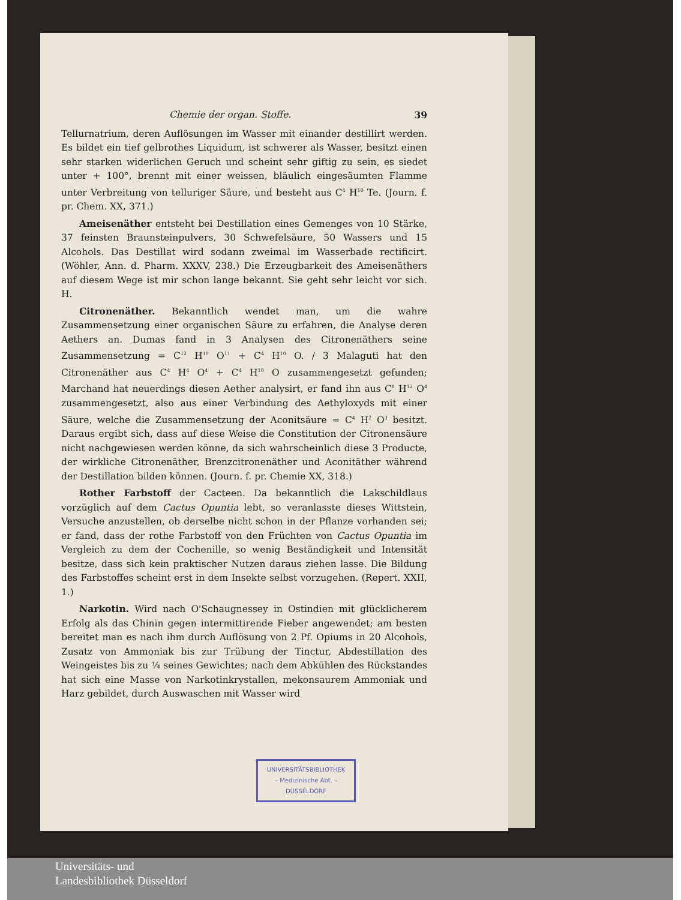Chemie der organ. Stoffe. 39
Tellurnatrium, deren Auflösungen im Wasser mit einander destillirt werden. Es bildet ein tief gelbrothes Liquidum, ist schwerer als Wasser, besitzt einen sehr starken widerlichen Geruch und scheint sehr giftig zu sein, es siedet unter + 100°, brennt mit einer weissen, bläulich eingesäumten Flamme unter Verbreitung von telluriger Säure, und besteht aus C<sup>4</sup> H<sup>10</sup> Te. (Journ. f. pr. Chem. XX, 371.)
Ameisenäther entsteht bei Destillation eines Gemenges von 10 Stärke, 37 feinsten Braunsteinpulvers, 30 Schwefelsäure, 50 Wassers und 15 Alcohols. Das Destillat wird sodann zweimal im Wasserbade rectificirt. (Wöhler, Ann. d. Pharm. XXXV, 238.) Die Erzeugbarkeit des Ameisenäthers auf diesem Wege ist mir schon lange bekannt. Sie geht sehr leicht vor sich. H.
Citronenäther. Bekanntlich wendet man, um die wahre Zusammensetzung einer organischen Säure zu erfahren, die Analyse deren Aethers an. Dumas fand in 3 Analysen des Citronenäthers seine Zusammensetzung = C<sup>12</sup> H<sup>10</sup> O<sup>11</sup> + C<sup>4</sup> H<sup>10</sup> O. / 3 Malaguti hat den Citronenäther aus C<sup>4</sup> H<sup>4</sup> O<sup>4</sup> + C<sup>4</sup> H<sup>10</sup> O zusammengesetzt gefunden; Marchand hat neuerdings diesen Aether analysirt, er fand ihn aus C<sup>8</sup> H<sup>12</sup> O<sup>4</sup> zusammengesetzt, also aus einer Verbindung des Aethyloxyds mit einer Säure, welche die Zusammensetzung der Aconitsäure = C<sup>4</sup> H<sup>2</sup> O<sup>3</sup> besitzt. Daraus ergibt sich, dass auf diese Weise die Constitution der Citronensäure nicht nachgewiesen werden könne, da sich wahrscheinlich diese 3 Producte, der wirkliche Citronenäther, Brenzcitronenäther und Aconitäther während der Destillation bilden können. (Journ. f. pr. Chemie XX, 318.)
Rother Farbstoff der Cacteen. Da bekanntlich die Lakschildlaus vorzüglich auf dem Cactus Opuntia lebt, so veranlasste dieses Wittstein, Versuche anzustellen, ob derselbe nicht schon in der Pflanze vorhanden sei; er fand, dass der rothe Farbstoff von den Früchten von Cactus Opuntia im Vergleich zu dem der Cochenille, so wenig Beständigkeit und Intensität besitze, dass sich kein praktischer Nutzen daraus ziehen lasse. Die Bildung des Farbstoffes scheint erst in dem Insekte selbst vorzugehen. (Repert. XXII, 1.)
Narkotin. Wird nach O'Schaugnessey in Ostindien mit glücklicherem Erfolg als das Chinin gegen intermittirende Fieber angewendet; am besten bereitet man es nach ihm durch Auflösung von 2 Pf. Opiums in 20 Alcohols, Zusatz von Ammoniak bis zur Trübung der Tinctur, Abdestillation des Weingeistes bis zu ¼ seines Gewichtes; nach dem Abkühlen des Rückstandes hat sich eine Masse von Narkotinkrystallen, mekonsaurem Ammoniak und Harz gebildet, durch Auswaschen mit Wasser wird
UNIVERSITÄTSBIBLIOTHEK
– Medizinische Abt. –
DÜSSELDORF
Universitäts- und
Landesbibliothek Düsseldorf